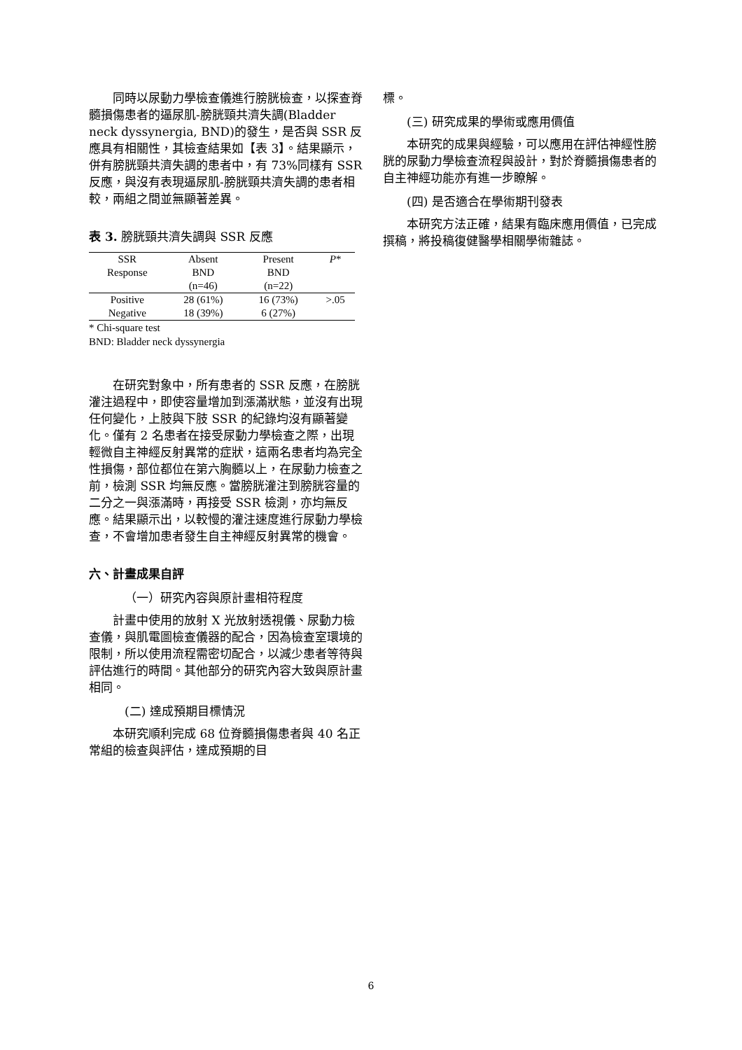同時以尿動力學檢查儀進行膀胱檢查，以探查脊髓損傷患者的逼尿肌-膀胱頸共濟失調(Bladder neck dyssynergia, BND)的發生，是否與 SSR 反應具有相關性，其檢查結果如【表 3】。結果顯示，併有膀胱頸共濟失調的患者中，有 73%同樣有 SSR 反應，與沒有表現逼尿肌-膀胱頸共濟失調的患者相較，兩組之間並無顯著差異。
表 3. 膀胱頸共濟失調與 SSR 反應
| SSR Response | Absent BND (n=46) | Present BND (n=22) | P * |
| --- | --- | --- | --- |
| Positive | 28 (61%) | 16 (73%) | >.05 |
| Negative | 18 (39%) | 6 (27%) | |
* Chi-square test
BND: Bladder neck dyssynergia
在研究對象中，所有患者的 SSR 反應，在膀胱灌注過程中，即使容量增加到漲滿狀態，並沒有出現任何變化，上肢與下肢 SSR 的紀錄均沒有顯著變化。僅有 2 名患者在接受尿動力學檢查之際，出現輕微自主神經反射異常的症狀，這兩名患者均為完全性損傷，部位都位在第六胸髓以上，在尿動力檢查之前，檢測 SSR 均無反應。當膀胱灌注到膀胱容量的二分之一與漲滿時，再接受 SSR 檢測，亦均無反應。結果顯示出，以較慢的灌注速度進行尿動力學檢查，不會增加患者發生自主神經反射異常的機會。
六、計畫成果自評
（一）研究內容與原計畫相符程度
計畫中使用的放射 X 光放射透視儀、尿動力檢查儀，與肌電圖檢查儀器的配合，因為檢查室環境的限制，所以使用流程需密切配合，以減少患者等待與評估進行的時間。其他部分的研究內容大致與原計畫相同。
(二) 達成預期目標情況
本研究順利完成 68 位脊髓損傷患者與 40 名正常組的檢查與評估，達成預期的目
標。
(三) 研究成果的學術或應用價值
本研究的成果與經驗，可以應用在評估神經性膀胱的尿動力學檢查流程與設計，對於脊髓損傷患者的自主神經功能亦有進一步瞭解。
(四) 是否適合在學術期刊發表
本研究方法正確，結果有臨床應用價值，已完成撰稿，將投稿復健醫學相關學術雜誌。
6